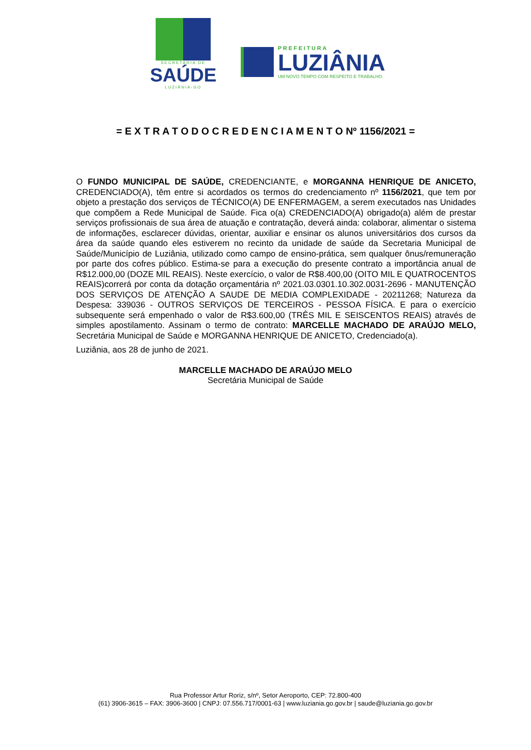SECRETARIA DE
SAÚDE
LUZIÂNIA-GO
PREFEITURA
LUZIÂNIA
UM NOVO TEMPO COM RESPEITO E TRABALHO.
= E X T R A T O D O C R E D E N C I A M E N T O Nº 1156/2021 =
O FUNDO MUNICIPAL DE SAÚDE, CREDENCIANTE, e MORGANNA HENRIQUE DE ANICETO, CREDENCIADO(A), têm entre si acordados os termos do credenciamento nº 1156/2021, que tem por objeto a prestação dos serviços de TÉCNICO(A) DE ENFERMAGEM, a serem executados nas Unidades que compõem a Rede Municipal de Saúde. Fica o(a) CREDENCIADO(A) obrigado(a) além de prestar serviços profissionais de sua área de atuação e contratação, deverá ainda: colaborar, alimentar o sistema de informações, esclarecer dúvidas, orientar, auxiliar e ensinar os alunos universitários dos cursos da área da saúde quando eles estiverem no recinto da unidade de saúde da Secretaria Municipal de Saúde/Município de Luziânia, utilizado como campo de ensino-prática, sem qualquer ônus/remuneração por parte dos cofres público. Estima-se para a execução do presente contrato a importância anual de R$12.000,00 (DOZE MIL REAIS). Neste exercício, o valor de R$8.400,00 (OITO MIL E QUATROCENTOS REAIS)correrá por conta da dotação orçamentária nº 2021.03.0301.10.302.0031-2696 - MANUTENÇÃO DOS SERVIÇOS DE ATENÇÃO A SAUDE DE MEDIA COMPLEXIDADE - 20211268; Natureza da Despesa: 339036 - OUTROS SERVIÇOS DE TERCEIROS - PESSOA FÍSICA. E para o exercício subsequente será empenhado o valor de R$3.600,00 (TRÊS MIL E SEISCENTOS REAIS) através de simples apostilamento. Assinam o termo de contrato: MARCELLE MACHADO DE ARAÚJO MELO, Secretária Municipal de Saúde e MORGANNA HENRIQUE DE ANICETO, Credenciado(a).
Luziânia, aos 28 de junho de 2021.
MARCELLE MACHADO DE ARAÚJO MELO
Secretária Municipal de Saúde
Rua Professor Artur Roriz, s/nº, Setor Aeroporto, CEP: 72.800-400
(61) 3906-3615 – FAX: 3906-3600 | CNPJ: 07.556.717/0001-63 | www.luziania.go.gov.br | saude@luziania.go.gov.br